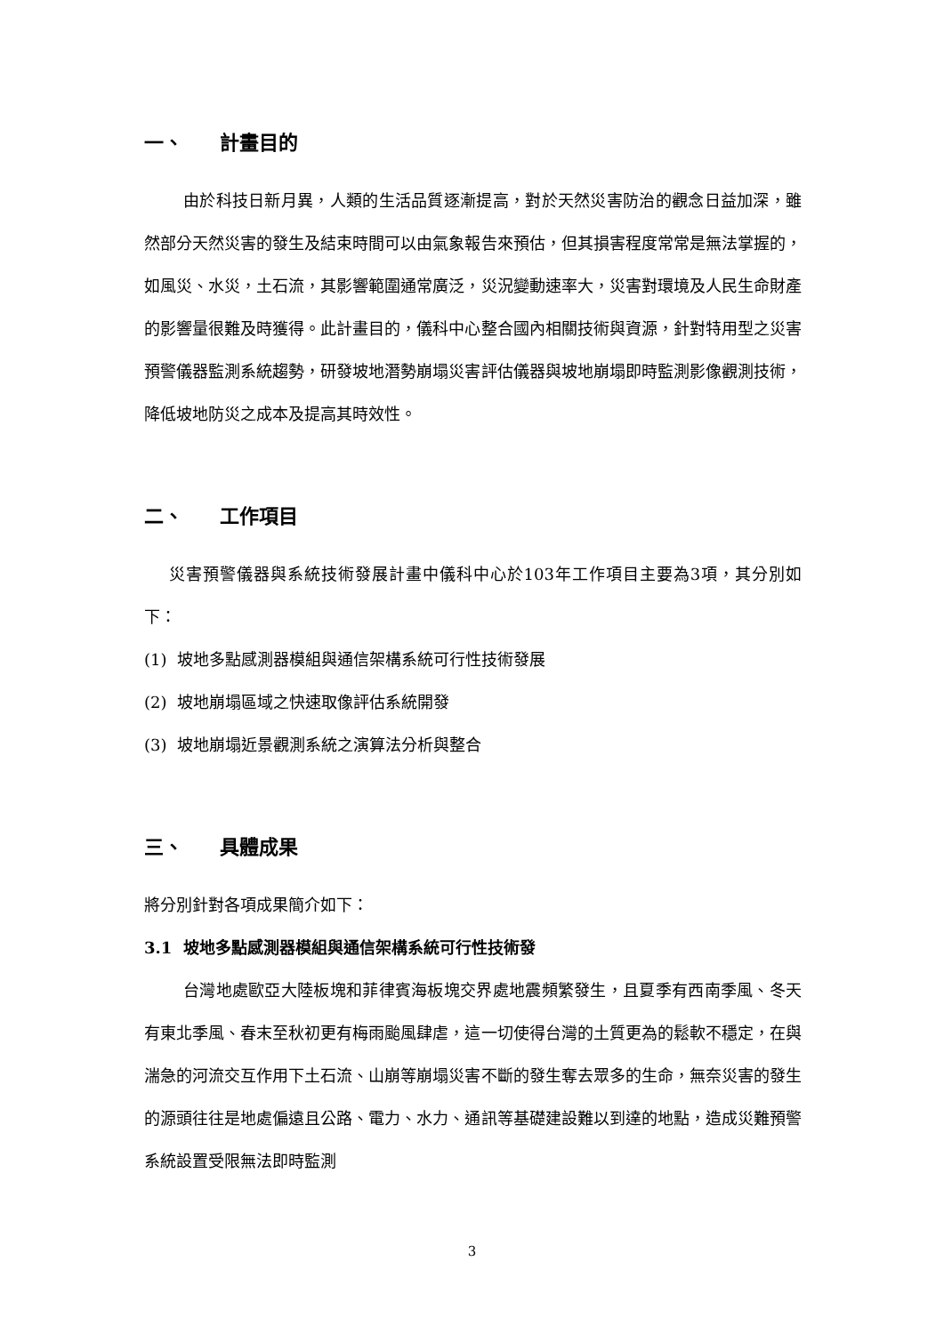一、 計畫目的
由於科技日新月異，人類的生活品質逐漸提高，對於天然災害防治的觀念日益加深，雖然部分天然災害的發生及結束時間可以由氣象報告來預估，但其損害程度常常是無法掌握的，如風災、水災，土石流，其影響範圍通常廣泛，災況變動速率大，災害對環境及人民生命財產的影響量很難及時獲得。此計畫目的，儀科中心整合國內相關技術與資源，針對特用型之災害預警儀器監測系統趨勢，研發坡地潛勢崩塌災害評估儀器與坡地崩塌即時監測影像觀測技術，降低坡地防災之成本及提高其時效性。
二、 工作項目
災害預警儀器與系統技術發展計畫中儀科中心於103年工作項目主要為3項，其分別如下：
(1) 坡地多點感測器模組與通信架構系統可行性技術發展
(2) 坡地崩塌區域之快速取像評估系統開發
(3) 坡地崩塌近景觀測系統之演算法分析與整合
三、 具體成果
將分別針對各項成果簡介如下：
3.1 坡地多點感測器模組與通信架構系統可行性技術發
台灣地處歐亞大陸板塊和菲律賓海板塊交界處地震頻繁發生，且夏季有西南季風、冬天有東北季風、春末至秋初更有梅雨颱風肆虐，這一切使得台灣的土質更為的鬆軟不穩定，在與湍急的河流交互作用下土石流、山崩等崩塌災害不斷的發生奪去眾多的生命，無奈災害的發生的源頭往往是地處偏遠且公路、電力、水力、通訊等基礎建設難以到達的地點，造成災難預警系統設置受限無法即時監測
3